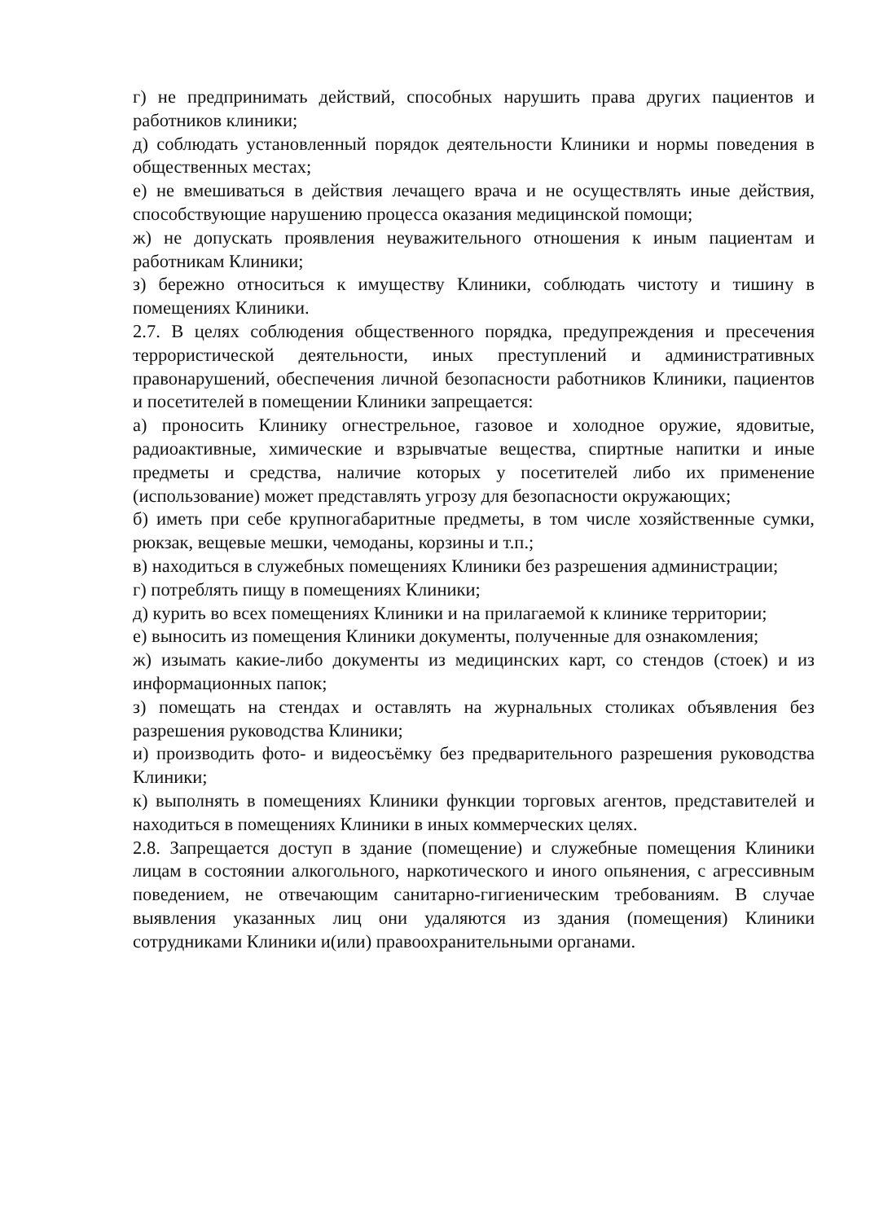г) не предпринимать действий, способных нарушить права других пациентов и работников клиники;
д) соблюдать установленный порядок деятельности Клиники и нормы поведения в общественных местах;
е) не вмешиваться в действия лечащего врача и не осуществлять иные действия, способствующие нарушению процесса оказания медицинской помощи;
ж) не допускать проявления неуважительного отношения к иным пациентам и работникам Клиники;
з) бережно относиться к имуществу Клиники, соблюдать чистоту и тишину в помещениях Клиники.
2.7. В целях соблюдения общественного порядка, предупреждения и пресечения террористической деятельности, иных преступлений и административных правонарушений, обеспечения личной безопасности работников Клиники, пациентов и посетителей в помещении Клиники запрещается:
а) проносить Клинику огнестрельное, газовое и холодное оружие, ядовитые, радиоактивные, химические и взрывчатые вещества, спиртные напитки и иные предметы и средства, наличие которых у посетителей либо их применение (использование) может представлять угрозу для безопасности окружающих;
б) иметь при себе крупногабаритные предметы, в том числе хозяйственные сумки, рюкзак, вещевые мешки, чемоданы, корзины и т.п.;
в) находиться в служебных помещениях Клиники без разрешения администрации;
г) потреблять пищу в помещениях Клиники;
д) курить во всех помещениях Клиники и на прилагаемой к клинике территории;
е) выносить из помещения Клиники документы, полученные для ознакомления;
ж) изымать какие-либо документы из медицинских карт, со стендов (стоек) и из информационных папок;
з) помещать на стендах и оставлять на журнальных столиках объявления без разрешения руководства Клиники;
и) производить фото- и видеосъёмку без предварительного разрешения руководства Клиники;
к) выполнять в помещениях Клиники функции торговых агентов, представителей и находиться в помещениях Клиники в иных коммерческих целях.
2.8. Запрещается доступ в здание (помещение) и служебные помещения Клиники лицам в состоянии алкогольного, наркотического и иного опьянения, с агрессивным поведением, не отвечающим санитарно-гигиеническим требованиям. В случае выявления указанных лиц они удаляются из здания (помещения) Клиники сотрудниками Клиники и(или) правоохранительными органами.